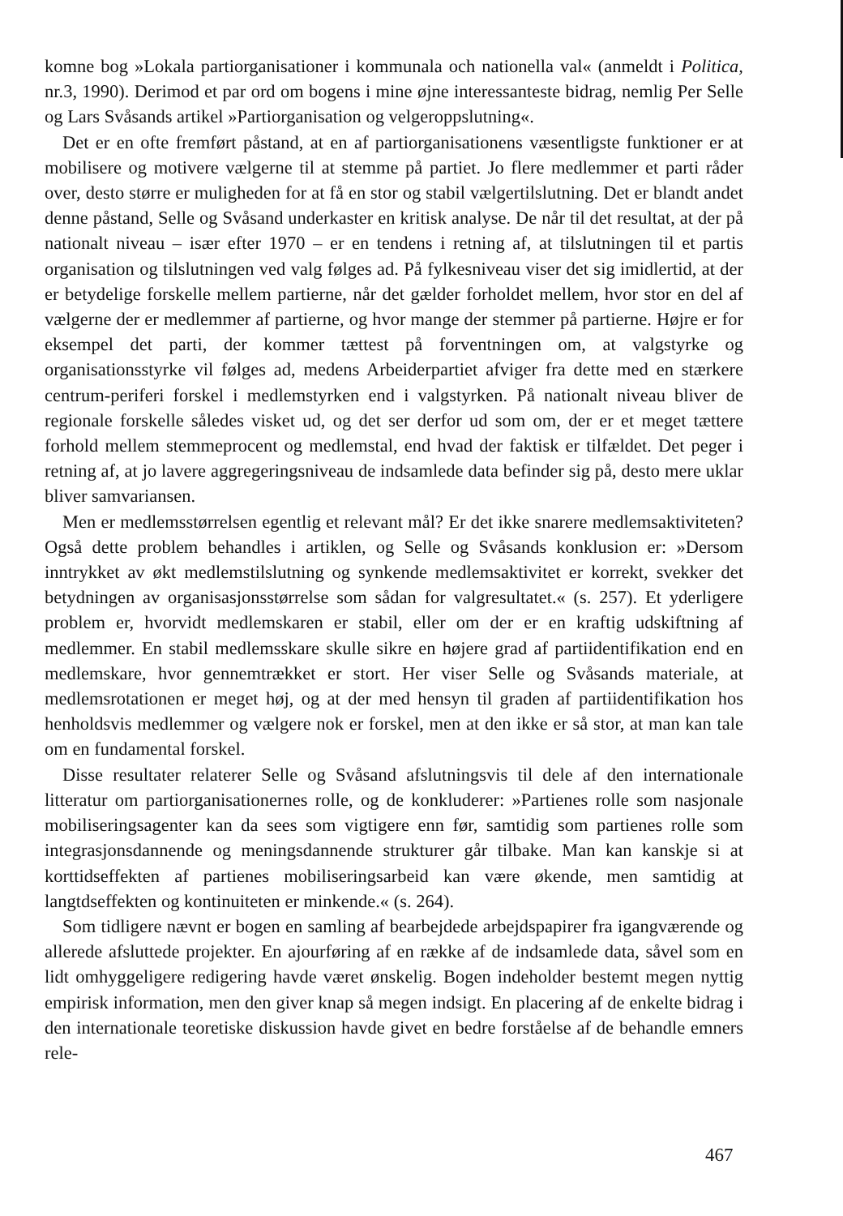komne bog »Lokala partiorganisationer i kommunala och nationella val« (anmeldt i Politica, nr.3, 1990). Derimod et par ord om bogens i mine øjne interessanteste bidrag, nemlig Per Selle og Lars Svåsands artikel »Partiorganisation og velgeroppslutning«.
Det er en ofte fremført påstand, at en af partiorganisationens væsentligste funktioner er at mobilisere og motivere vælgerne til at stemme på partiet. Jo flere medlemmer et parti råder over, desto større er muligheden for at få en stor og stabil vælgertilslutning. Det er blandt andet denne påstand, Selle og Svåsand underkaster en kritisk analyse. De når til det resultat, at der på nationalt niveau – især efter 1970 – er en tendens i retning af, at tilslutningen til et partis organisation og tilslutningen ved valg følges ad. På fylkesniveau viser det sig imidlertid, at der er betydelige forskelle mellem partierne, når det gælder forholdet mellem, hvor stor en del af vælgerne der er medlemmer af partierne, og hvor mange der stemmer på partierne. Højre er for eksempel det parti, der kommer tættest på forventningen om, at valgstyrke og organisationsstyrke vil følges ad, medens Arbeiderpartiet afviger fra dette med en stærkere centrum-periferi forskel i medlemstyrken end i valgstyrken. På nationalt niveau bliver de regionale forskelle således visket ud, og det ser derfor ud som om, der er et meget tættere forhold mellem stemmeprocent og medlemstal, end hvad der faktisk er tilfældet. Det peger i retning af, at jo lavere aggregeringsniveau de indsamlede data befinder sig på, desto mere uklar bliver samvariansen.
Men er medlemsstørrelsen egentlig et relevant mål? Er det ikke snarere medlemsaktiviteten? Også dette problem behandles i artiklen, og Selle og Svåsands konklusion er: »Dersom inntrykket av økt medlemstilslutning og synkende medlemsaktivitet er korrekt, svekker det betydningen av organisasjonsstørrelse som sådan for valgresultatet.« (s. 257). Et yderligere problem er, hvorvidt medlemskaren er stabil, eller om der er en kraftig udskiftning af medlemmer. En stabil medlemsskare skulle sikre en højere grad af partiidentifikation end en medlemskare, hvor gennemtrækket er stort. Her viser Selle og Svåsands materiale, at medlemsrotationen er meget høj, og at der med hensyn til graden af partiidentifikation hos henholdsvis medlemmer og vælgere nok er forskel, men at den ikke er så stor, at man kan tale om en fundamental forskel.
Disse resultater relaterer Selle og Svåsand afslutningsvis til dele af den internationale litteratur om partiorganisationernes rolle, og de konkluderer: »Partienes rolle som nasjonale mobiliseringsagenter kan da sees som vigtigere enn før, samtidig som partienes rolle som integrasjonsdannende og meningsdannende strukturer går tilbake. Man kan kanskje si at korttidseffekten af partienes mobiliseringsarbeid kan være økende, men samtidig at langtdseffekten og kontinuiteten er minkende.« (s. 264).
Som tidligere nævnt er bogen en samling af bearbejdede arbejdspapirer fra igangværende og allerede afsluttede projekter. En ajourføring af en række af de indsamlede data, såvel som en lidt omhyggeligere redigering havde været ønskelig. Bogen indeholder bestemt megen nyttig empirisk information, men den giver knap så megen indsigt. En placering af de enkelte bidrag i den internationale teoretiske diskussion havde givet en bedre forståelse af de behandle emners rele-
467